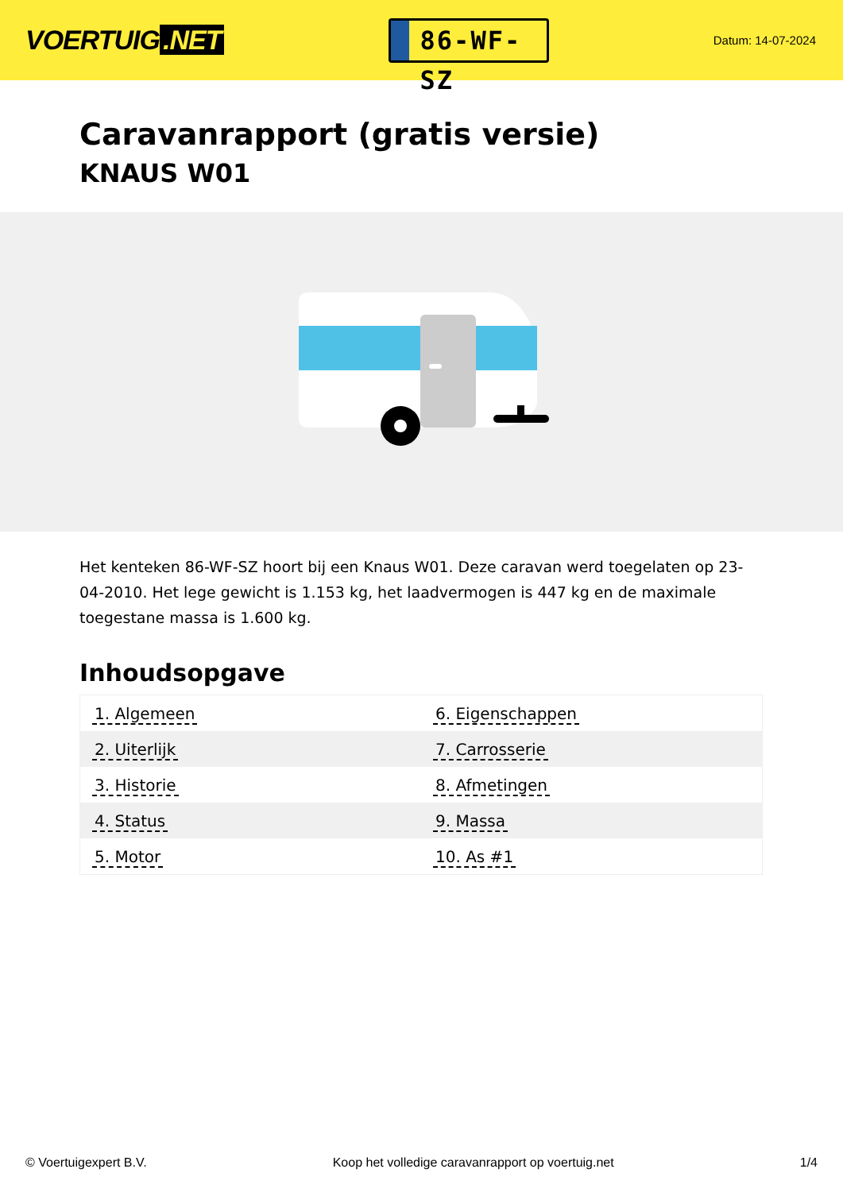VOERTUIG.NET
86-WF-SZ
Datum: 14-07-2024
Caravanrapport (gratis versie)
KNAUS W01
Het kenteken 86-WF-SZ hoort bij een Knaus W01. Deze caravan werd toegelaten op 23-04-2010. Het lege gewicht is 1.153 kg, het laadvermogen is 447 kg en de maximale toegestane massa is 1.600 kg.
Inhoudsopgave
| 1. Algemeen | 6. Eigenschappen |
| 2. Uiterlijk | 7. Carrosserie |
| 3. Historie | 8. Afmetingen |
| 4. Status | 9. Massa |
| 5. Motor | 10. As #1 |
© Voertuigexpert B.V. Koop het volledige caravanrapport op voertuig.net
1/4